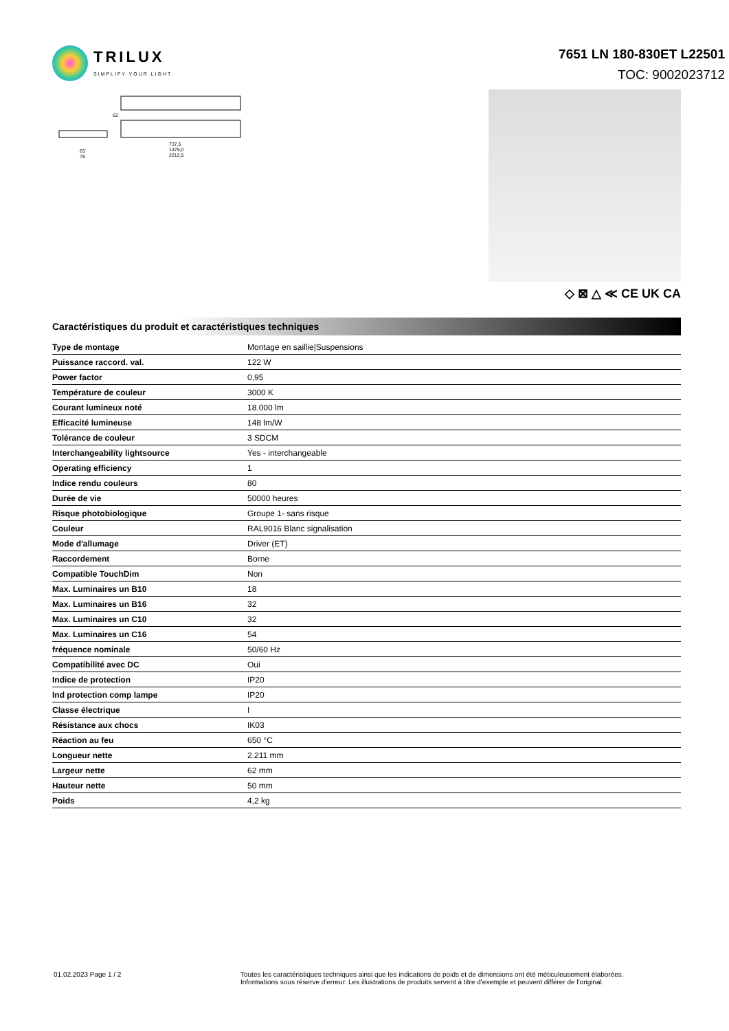TRILUX
SIMPLIFY YOUR LIGHT.
7651 LN 180-830ET L22501
TOC: 9002023712
63
78
737,5
1475,0
2212,5
62
◇ ⊠ △ ≪ CE UK CA
Caractéristiques du produit et caractéristiques techniques
| Type de montage | Montage en saillie/Suspensions |
| Puissance raccord. val. | 122 W |
| Power factor | 0,95 |
| Température de couleur | 3000 K |
| Courant lumineux noté | 18.000 lm |
| Efficacité lumineuse | 148 lm/W |
| Tolérance de couleur | 3 SDCM |
| Interchangeability lightsource | Yes - interchangeable |
| Operating efficiency | 1 |
| Indice rendu couleurs | 80 |
| Durée de vie | 50000 heures |
| Risque photobiologique | Groupe 1- sans risque |
| Couleur | RAL9016 Blanc signalisation |
| Mode d'allumage | Driver (ET) |
| Raccordement | Borne |
| Compatible TouchDim | Non |
| Max. Luminaires un B10 | 18 |
| Max. Luminaires un B16 | 32 |
| Max. Luminaires un C10 | 32 |
| Max. Luminaires un C16 | 54 |
| fréquence nominale | 50/60 Hz |
| Compatibilité avec DC | Oui |
| Indice de protection | IP20 |
| Ind protection comp lampe | IP20 |
| Classe électrique | I |
| Résistance aux chocs | IK03 |
| Réaction au feu | 650 °C |
| Longueur nette | 2.211 mm |
| Largeur nette | 62 mm |
| Hauteur nette | 50 mm |
| Poids | 4,2 kg |
01.02.2023 Page 1 / 2 Toutes les caractéristiques techniques ainsi que les indications de poids et de dimensions ont été méticuleusement élaborées.
Informations sous réserve d'erreur. Les illustrations de produits servent à titre d'exemple et peuvent différer de l'original.